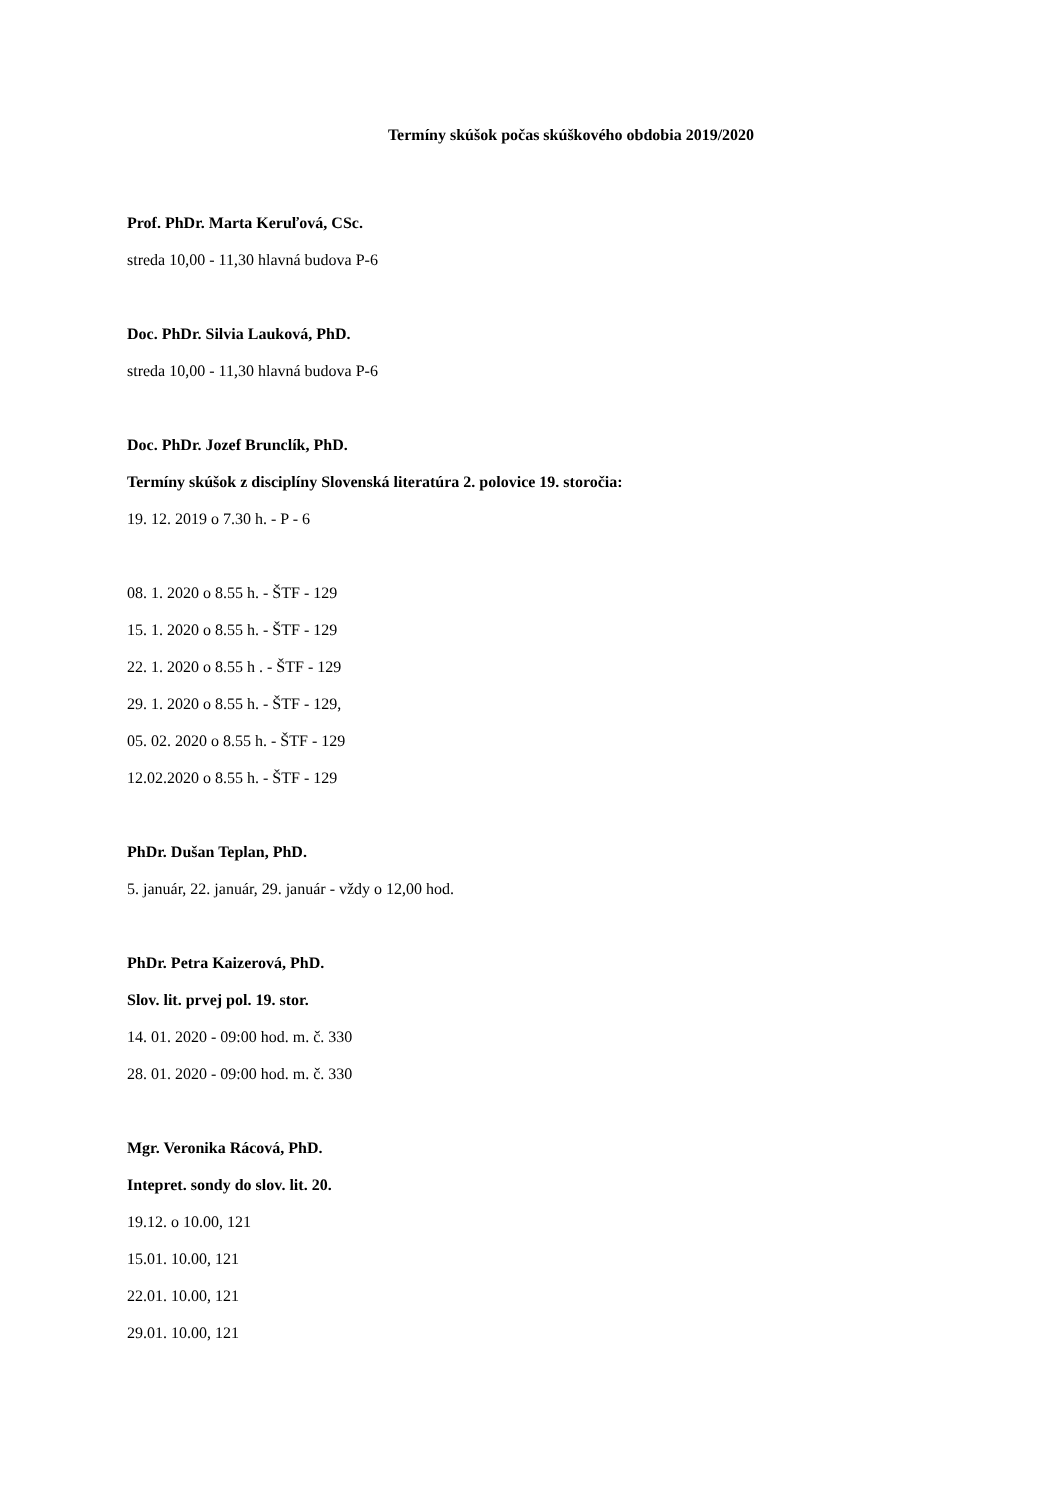Termíny skúšok počas skúškového obdobia 2019/2020
Prof. PhDr. Marta Keruľová, CSc.
streda 10,00 - 11,30 hlavná budova P-6
Doc. PhDr. Silvia Lauková, PhD.
streda 10,00 - 11,30 hlavná budova P-6
Doc. PhDr. Jozef Brunclík, PhD.
Termíny skúšok z disciplíny Slovenská literatúra 2. polovice 19. storočia:
19. 12. 2019 o 7.30 h. - P - 6
08. 1. 2020 o 8.55 h. - ŠTF - 129
15. 1. 2020 o 8.55 h. - ŠTF - 129
22. 1. 2020 o 8.55 h . - ŠTF - 129
29. 1. 2020 o 8.55 h. - ŠTF - 129,
05. 02. 2020 o 8.55 h. - ŠTF - 129
12.02.2020 o 8.55 h. - ŠTF - 129
PhDr. Dušan Teplan, PhD.
5. január, 22. január, 29. január - vždy o 12,00 hod.
PhDr. Petra Kaizerová, PhD.
Slov. lit. prvej pol. 19. stor.
14. 01. 2020 - 09:00 hod. m. č. 330
28. 01. 2020 - 09:00 hod. m. č. 330
Mgr. Veronika Rácová, PhD.
Intepret. sondy do slov. lit. 20.
19.12. o 10.00, 121
15.01. 10.00, 121
22.01. 10.00, 121
29.01. 10.00, 121